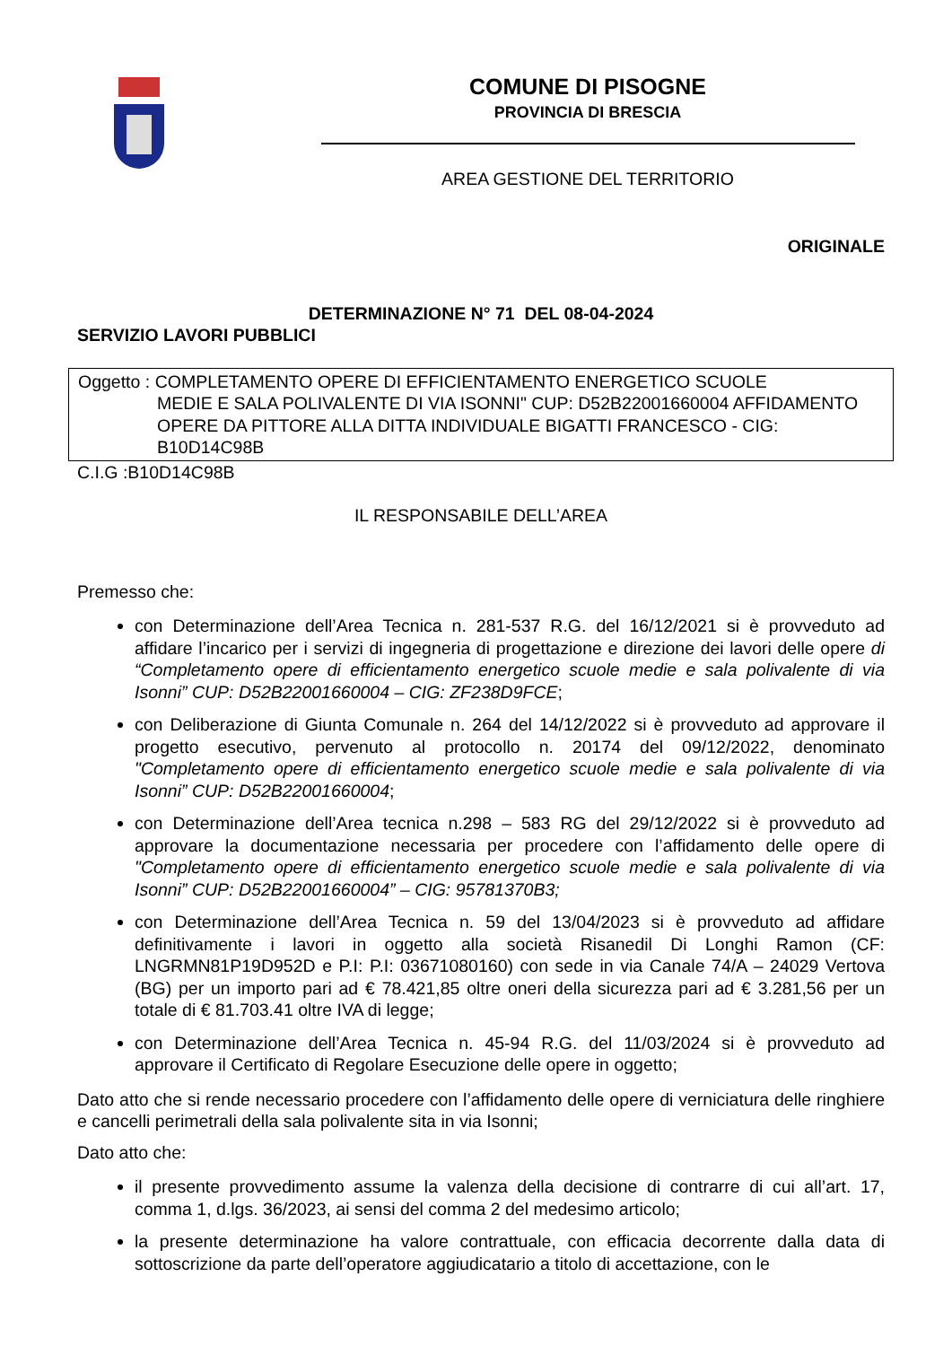COMUNE DI PISOGNE
PROVINCIA DI BRESCIA
AREA GESTIONE DEL TERRITORIO
ORIGINALE
DETERMINAZIONE N° 71 DEL 08-04-2024
SERVIZIO LAVORI PUBBLICI
Oggetto : COMPLETAMENTO OPERE DI EFFICIENTAMENTO ENERGETICO SCUOLE
MEDIE E SALA POLIVALENTE DI VIA ISONNI" CUP: D52B22001660004 AFFIDAMENTO OPERE DA PITTORE ALLA DITTA INDIVIDUALE BIGATTI FRANCESCO - CIG: B10D14C98B
C.I.G :B10D14C98B
IL RESPONSABILE DELL’AREA
Premesso che:
con Determinazione dell’Area Tecnica n. 281-537 R.G. del 16/12/2021 si è provveduto ad affidare l’incarico per i servizi di ingegneria di progettazione e direzione dei lavori delle opere di “Completamento opere di efficientamento energetico scuole medie e sala polivalente di via Isonni” CUP: D52B22001660004 – CIG: ZF238D9FCE;
con Deliberazione di Giunta Comunale n. 264 del 14/12/2022 si è provveduto ad approvare il progetto esecutivo, pervenuto al protocollo n. 20174 del 09/12/2022, denominato "Completamento opere di efficientamento energetico scuole medie e sala polivalente di via Isonni” CUP: D52B22001660004;
con Determinazione dell’Area tecnica n.298 – 583 RG del 29/12/2022 si è provveduto ad approvare la documentazione necessaria per procedere con l’affidamento delle opere di "Completamento opere di efficientamento energetico scuole medie e sala polivalente di via Isonni” CUP: D52B22001660004” – CIG: 95781370B3;
con Determinazione dell’Area Tecnica n. 59 del 13/04/2023 si è provveduto ad affidare definitivamente i lavori in oggetto alla società Risanedil Di Longhi Ramon (CF: LNGRMN81P19D952D e P.I: P.I: 03671080160) con sede in via Canale 74/A – 24029 Vertova (BG) per un importo pari ad € 78.421,85 oltre oneri della sicurezza pari ad € 3.281,56 per un totale di € 81.703.41 oltre IVA di legge;
con Determinazione dell’Area Tecnica n. 45-94 R.G. del 11/03/2024 si è provveduto ad approvare il Certificato di Regolare Esecuzione delle opere in oggetto;
Dato atto che si rende necessario procedere con l’affidamento delle opere di verniciatura delle ringhiere e cancelli perimetrali della sala polivalente sita in via Isonni;
Dato atto che:
il presente provvedimento assume la valenza della decisione di contrarre di cui all’art. 17, comma 1, d.lgs. 36/2023, ai sensi del comma 2 del medesimo articolo;
la presente determinazione ha valore contrattuale, con efficacia decorrente dalla data di sottoscrizione da parte dell’operatore aggiudicatario a titolo di accettazione, con le